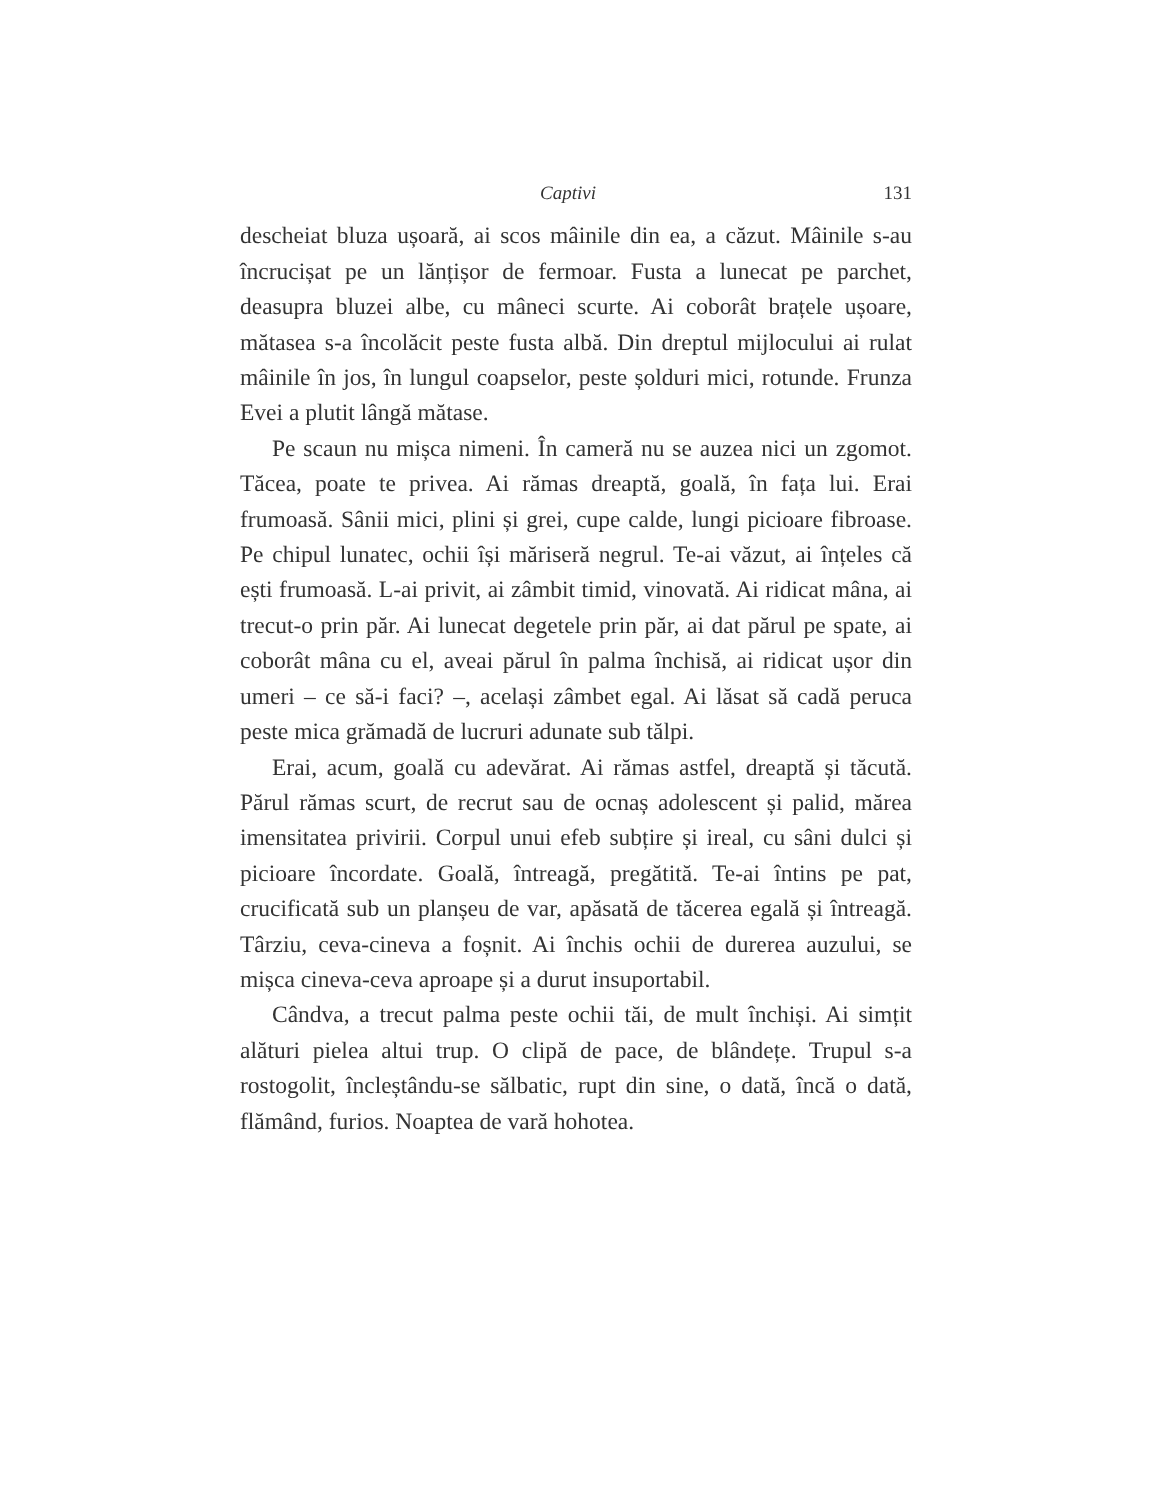Captivi 131
descheiat bluza ușoară, ai scos mâinile din ea, a căzut. Mâinile s-au încrucișat pe un lănțișor de fermoar. Fusta a lunecat pe parchet, deasupra bluzei albe, cu mâneci scurte. Ai coborât brațele ușoare, mătasea s-a încolăcit peste fusta albă. Din dreptul mijlocului ai rulat mâinile în jos, în lungul coapselor, peste șolduri mici, rotunde. Frunza Evei a plutit lângă mătase.
Pe scaun nu mișca nimeni. În cameră nu se auzea nici un zgomot. Tăcea, poate te privea. Ai rămas dreaptă, goală, în fața lui. Erai frumoasă. Sânii mici, plini și grei, cupe calde, lungi picioare fibroase. Pe chipul lunatec, ochii își măriseră negrul. Te-ai văzut, ai înțeles că ești frumoasă. L-ai privit, ai zâmbit timid, vinovată. Ai ridicat mâna, ai trecut-o prin păr. Ai lunecat degetele prin păr, ai dat părul pe spate, ai coborât mâna cu el, aveai părul în palma închisă, ai ridicat ușor din umeri – ce să-i faci? –, același zâmbet egal. Ai lăsat să cadă peruca peste mica grămadă de lucruri adunate sub tălpi.
Erai, acum, goală cu adevărat. Ai rămas astfel, dreaptă și tăcută. Părul rămas scurt, de recrut sau de ocnaș adolescent și palid, mărea imensitatea privirii. Corpul unui efeb subțire și ireal, cu sâni dulci și picioare încordate. Goală, întreagă, pregătită. Te-ai întins pe pat, crucificată sub un planșeu de var, apăsată de tăcerea egală și întreagă. Târziu, ceva-cineva a foșnit. Ai închis ochii de durerea auzului, se mișca cineva-ceva aproape și a durut insuportabil.
Cândva, a trecut palma peste ochii tăi, de mult închiși. Ai simțit alături pielea altui trup. O clipă de pace, de blândețe. Trupul s-a rostogolit, încleștându-se sălbatic, rupt din sine, o dată, încă o dată, flămând, furios. Noaptea de vară hohotea.